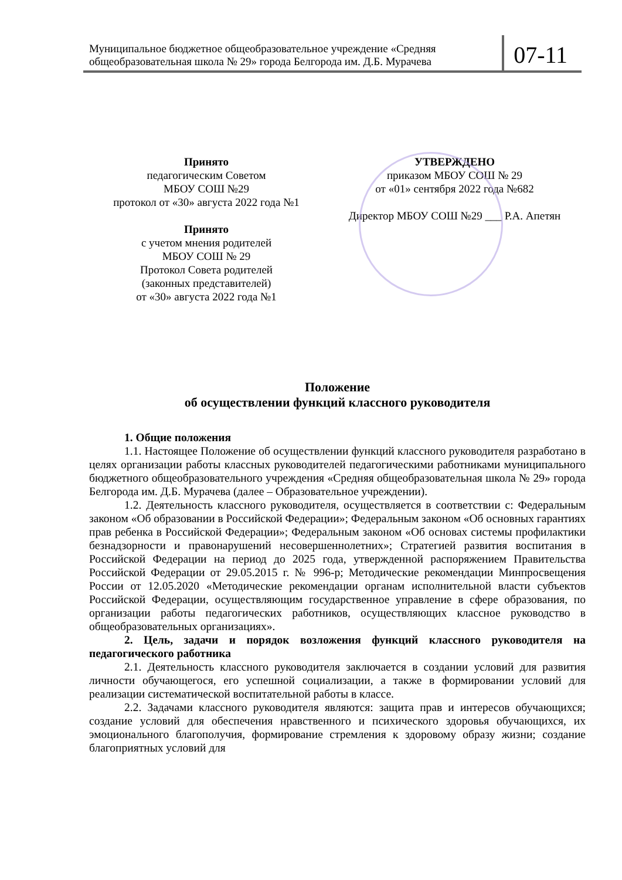Муниципальное бюджетное общеобразовательное учреждение «Средняя общеобразовательная школа № 29» города Белгорода им. Д.Б. Мурачева
07-11
Принято
педагогическим Советом
МБОУ СОШ №29
протокол от «30» августа 2022 года №1
Принято
с учетом мнения родителей
МБОУ СОШ № 29
Протокол Совета родителей
(законных представителей)
от «30» августа 2022 года №1
УТВЕРЖДЕНО
приказом МБОУ СОШ № 29
от «01» сентября 2022 года №682
Директор МБОУ СОШ №29 ___ Р.А. Апетян
Положение
об осуществлении функций классного руководителя
1. Общие положения
1.1. Настоящее Положение об осуществлении функций классного руководителя разработано в целях организации работы классных руководителей педагогическими работниками муниципального бюджетного общеобразовательного учреждения «Средняя общеобразовательная школа № 29» города Белгорода им. Д.Б. Мурачева (далее – Образовательное учреждении).
1.2. Деятельность классного руководителя, осуществляется в соответствии с: Федеральным законом «Об образовании в Российской Федерации»; Федеральным законом «Об основных гарантиях прав ребенка в Российской Федерации»; Федеральным законом «Об основах системы профилактики безнадзорности и правонарушений несовершеннолетних»; Стратегией развития воспитания в Российской Федерации на период до 2025 года, утвержденной распоряжением Правительства Российской Федерации от 29.05.2015 г. № 996-р; Методические рекомендации Минпросвещения России от 12.05.2020 «Методические рекомендации органам исполнительной власти субъектов Российской Федерации, осуществляющим государственное управление в сфере образования, по организации работы педагогических работников, осуществляющих классное руководство в общеобразовательных организациях».
2. Цель, задачи и порядок возложения функций классного руководителя на педагогического работника
2.1. Деятельность классного руководителя заключается в создании условий для развития личности обучающегося, его успешной социализации, а также в формировании условий для реализации систематической воспитательной работы в классе.
2.2. Задачами классного руководителя являются: защита прав и интересов обучающихся; создание условий для обеспечения нравственного и психического здоровья обучающихся, их эмоционального благополучия, формирование стремления к здоровому образу жизни; создание благоприятных условий для